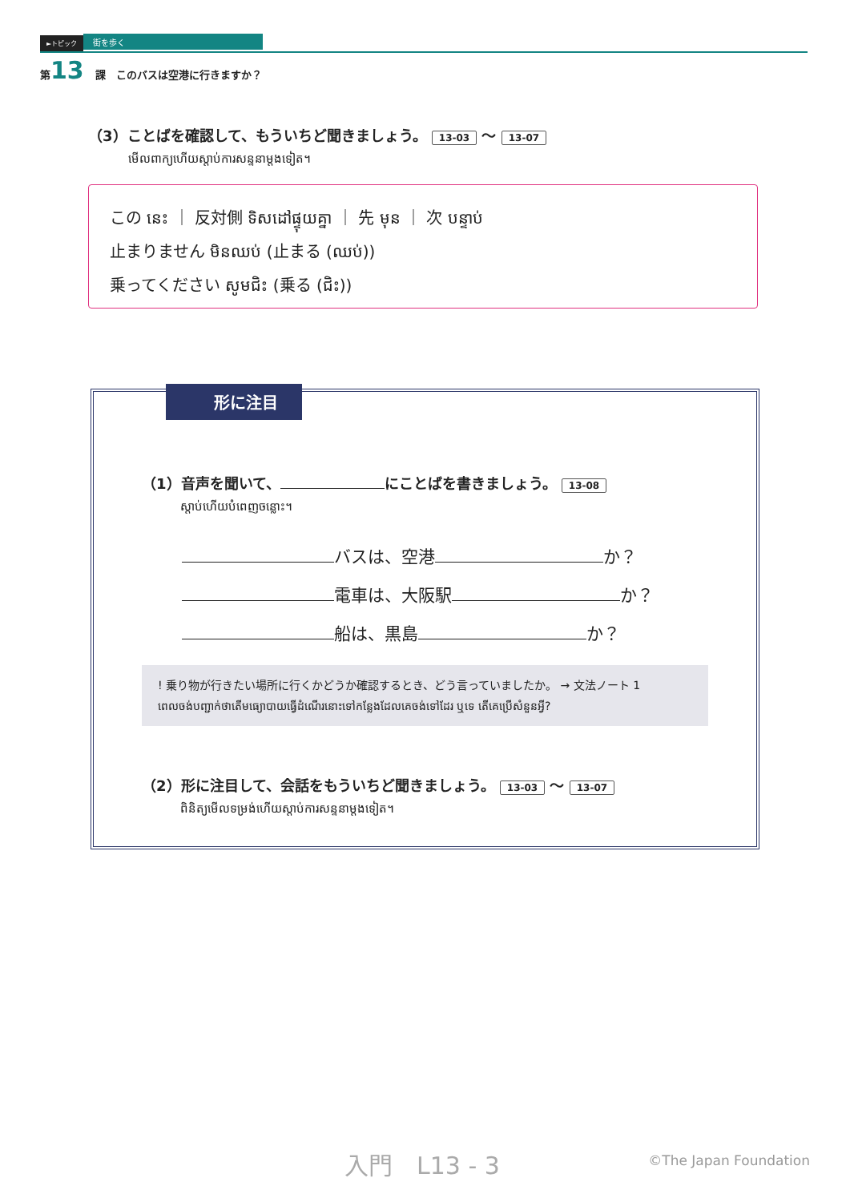►トピック 街を歩く
第13 課　このバスは空港に行きますか？
（3）ことばを確認して、もういちど聞きましょう。 13-03 ～ 13-07
មើលពាក្យហើយស្ដាប់ការសន្ទនាម្ដងទៀត។
この នេះ ｜ 反対側 ទិសដៅផ្ទុយគ្នា ｜ 先 មុន ｜ 次 បន្ទាប់
止まりません មិនឈប់ (止まる (ឈប់))
乗ってください សូមជិះ (乗る (ជិះ))
形に注目
（1）音声を聞いて、 にことばを書きましょう。 13-08
ស្ដាប់ហើយបំពេញចន្លោះ។
バスは、空港 か？
電車は、大阪駅 か？
船は、黒島 か？
! 乗り物が行きたい場所に行くかどうか確認するとき、どう言っていましたか。 → 文法ノート 1
ពេលចង់បញ្ជាក់ថាតើមធ្យោបាយធ្វើដំណើរនោះទៅកន្លែងដែលគេចង់ទៅដែរ ឬទេ តើគេប្រើសំនួនអ្វី?
（2）形に注目して、会話をもういちど聞きましょう。 13-03 ～ 13-07
ពិនិត្យមើលទម្រង់ហើយស្ដាប់ការសន្ទនាម្ដងទៀត។
入門　L13 - 3 ©The Japan Foundation